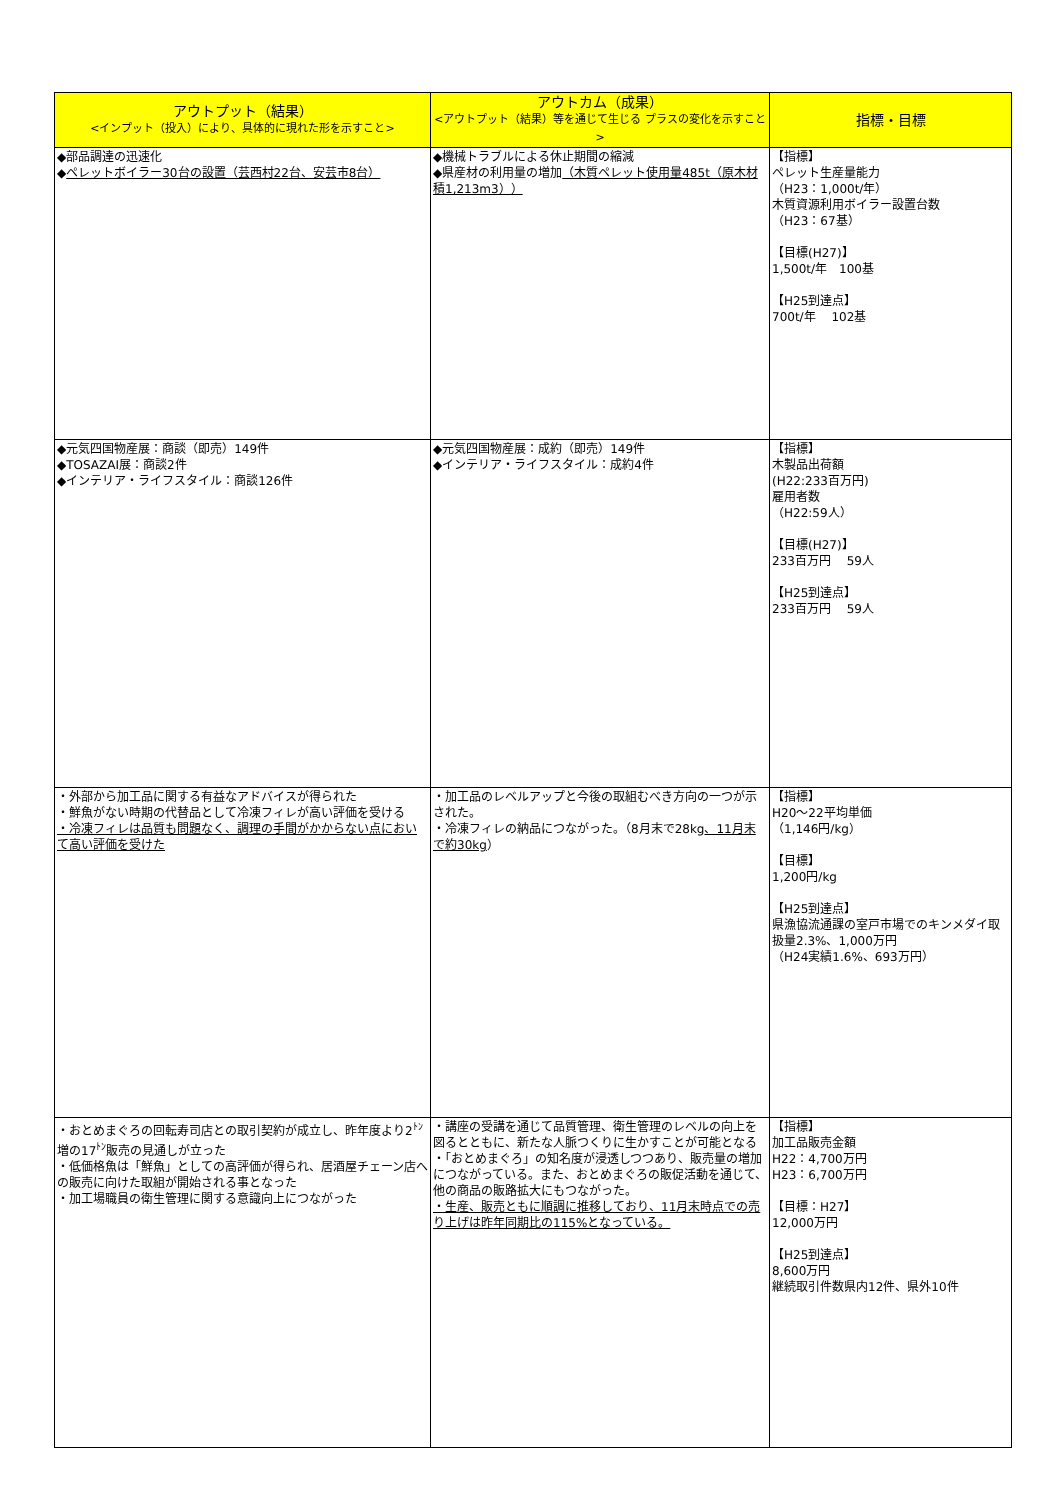| アウトプット（結果） <インプット（投入）により、具体的に現れた形を示すこと> | アウトカム（成果） <アウトプット（結果）等を通じて生じる プラスの変化を示すこと> | 指標・目標 |
| --- | --- | --- |
| ◆部品調達の迅速化 ◆ ペレットボイラー30台の設置（芸西村22台、安芸市8台） | ◆機械トラブルによる休止期間の縮減 ◆県産材の利用量の増加 （木質ペレット使用量485t（原木材積1,213m3）） | 【指標】 ペレット生産量能力 （H23：1,000t/年） 木質資源利用ボイラー設置台数 （H23：67基） 【目標(H27)】 1,500t/年 100基 【H25到達点】 700t/年 102基 |
| ◆元気四国物産展：商談（即売）149件 ◆TOSAZAI展：商談2件 ◆インテリア・ライフスタイル：商談126件 | ◆元気四国物産展：成約（即売）149件 ◆インテリア・ライフスタイル：成約4件 | 【指標】 木製品出荷額 (H22:233百万円) 雇用者数 （H22:59人） 【目標(H27)】 233百万円 59人 【H25到達点】 233百万円 59人 |
| ・外部から加工品に関する有益なアドバイスが得られた ・鮮魚がない時期の代替品として冷凍フィレが高い評価を受ける ・冷凍フィレは品質も問題なく、調理の手間がかからない点において高い評価を受けた | ・加工品のレベルアップと今後の取組むべき方向の一つが示された。 ・冷凍フィレの納品につながった。（8月末で28kg 、11月末で約30kg ） | 【指標】 H20～22平均単価 （1,146円/kg） 【目標】 1,200円/kg 【H25到達点】 県漁協流通課の室戸市場でのキンメダイ取扱量2.3%、1,000万円 （H24実績1.6%、693万円） |
| ・おとめまぐろの回転寿司店との取引契約が成立し、昨年度より2<sup>ﾄﾝ</sup>増の17<sup>ﾄﾝ</sup>販売の見通しが立った ・低価格魚は「鮮魚」としての高評価が得られ、居酒屋チェーン店への販売に向けた取組が開始される事となった ・加工場職員の衛生管理に関する意識向上につながった | ・講座の受講を通じて品質管理、衛生管理のレベルの向上を図るとともに、新たな人脈つくりに生かすことが可能となる ・「おとめまぐろ」の知名度が浸透しつつあり、販売量の増加につながっている。また、おとめまぐろの販促活動を通じて、他の商品の販路拡大にもつながった。 ・生産、販売ともに順調に推移しており、11月末時点での売り上げは昨年同期比の115%となっている。 | 【指標】 加工品販売金額 H22：4,700万円 H23：6,700万円 【目標：H27】 12,000万円 【H25到達点】 8,600万円 継続取引件数県内12件、県外10件 |